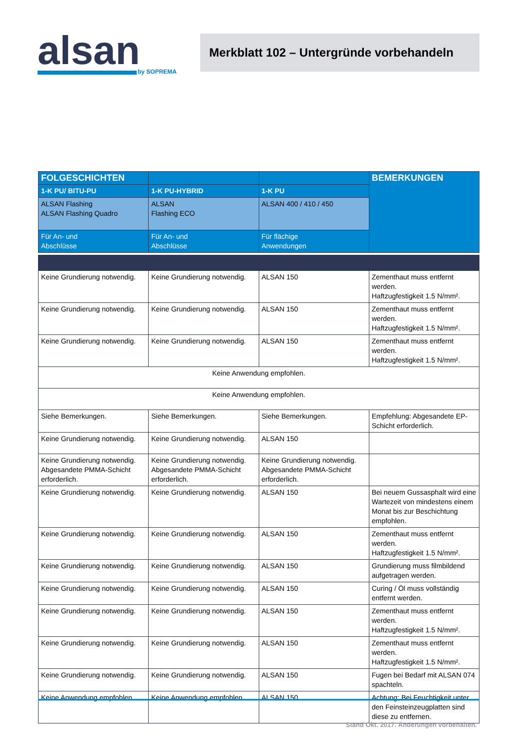alsan
by SOPREMA
Merkblatt 102 – Untergründe vorbehandeln
| FOLGESCHICHTEN | | | BEMERKUNGEN |
| --- | --- | --- | --- |
| 1-K PU/ BITU-PU | 1-K PU-HYBRID | 1-K PU | |
| ALSAN Flashing ALSAN Flashing Quadro | ALSAN Flashing ECO | ALSAN 400 / 410 / 450 | |
| Für An- und Abschlüsse | Für An- und Abschlüsse | Für flächige Anwendungen | |
| Keine Grundierung notwendig. | Keine Grundierung notwendig. | ALSAN 150 | Zementhaut muss entfernt werden. Haftzugfestigkeit 1.5 N/mm². |
| Keine Grundierung notwendig. | Keine Grundierung notwendig. | ALSAN 150 | Zementhaut muss entfernt werden. Haftzugfestigkeit 1.5 N/mm². |
| Keine Grundierung notwendig. | Keine Grundierung notwendig. | ALSAN 150 | Zementhaut muss entfernt werden. Haftzugfestigkeit 1.5 N/mm². |
| Keine Anwendung empfohlen. | | | |
| Keine Anwendung empfohlen. | | | |
| Siehe Bemerkungen. | Siehe Bemerkungen. | Siehe Bemerkungen. | Empfehlung: Abgesandete EP-Schicht erforderlich. |
| Keine Grundierung notwendig. | Keine Grundierung notwendig. | ALSAN 150 | |
| Keine Grundierung notwendig. Abgesandete PMMA-Schicht erforderlich. | Keine Grundierung notwendig. Abgesandete PMMA-Schicht erforderlich. | Keine Grundierung notwendig. Abgesandete PMMA-Schicht erforderlich. | |
| Keine Grundierung notwendig. | Keine Grundierung notwendig. | ALSAN 150 | Bei neuem Gussasphalt wird eine Wartezeit von mindestens einem Monat bis zur Beschichtung empfohlen. |
| Keine Grundierung notwendig. | Keine Grundierung notwendig. | ALSAN 150 | Zementhaut muss entfernt werden. Haftzugfestigkeit 1.5 N/mm². |
| Keine Grundierung notwendig. | Keine Grundierung notwendig. | ALSAN 150 | Grundierung muss filmbildend aufgetragen werden. |
| Keine Grundierung notwendig. | Keine Grundierung notwendig. | ALSAN 150 | Curing / Öl muss vollständig entfernt werden. |
| Keine Grundierung notwendig. | Keine Grundierung notwendig. | ALSAN 150 | Zementhaut muss entfernt werden. Haftzugfestigkeit 1.5 N/mm². |
| Keine Grundierung notwendig. | Keine Grundierung notwendig. | ALSAN 150 | Zementhaut muss entfernt werden. Haftzugfestigkeit 1.5 N/mm². |
| Keine Grundierung notwendig. | Keine Grundierung notwendig. | ALSAN 150 | Fugen bei Bedarf mit ALSAN 074 spachteln. |
| Keine Anwendung empfohlen. | Keine Anwendung empfohlen. | ALSAN 150 | Achtung: Bei Feuchtigkeit unter den Feinsteinzeugplatten sind diese zu entfernen. |
Stand Okt. 2017. Änderungen vorbehalten.